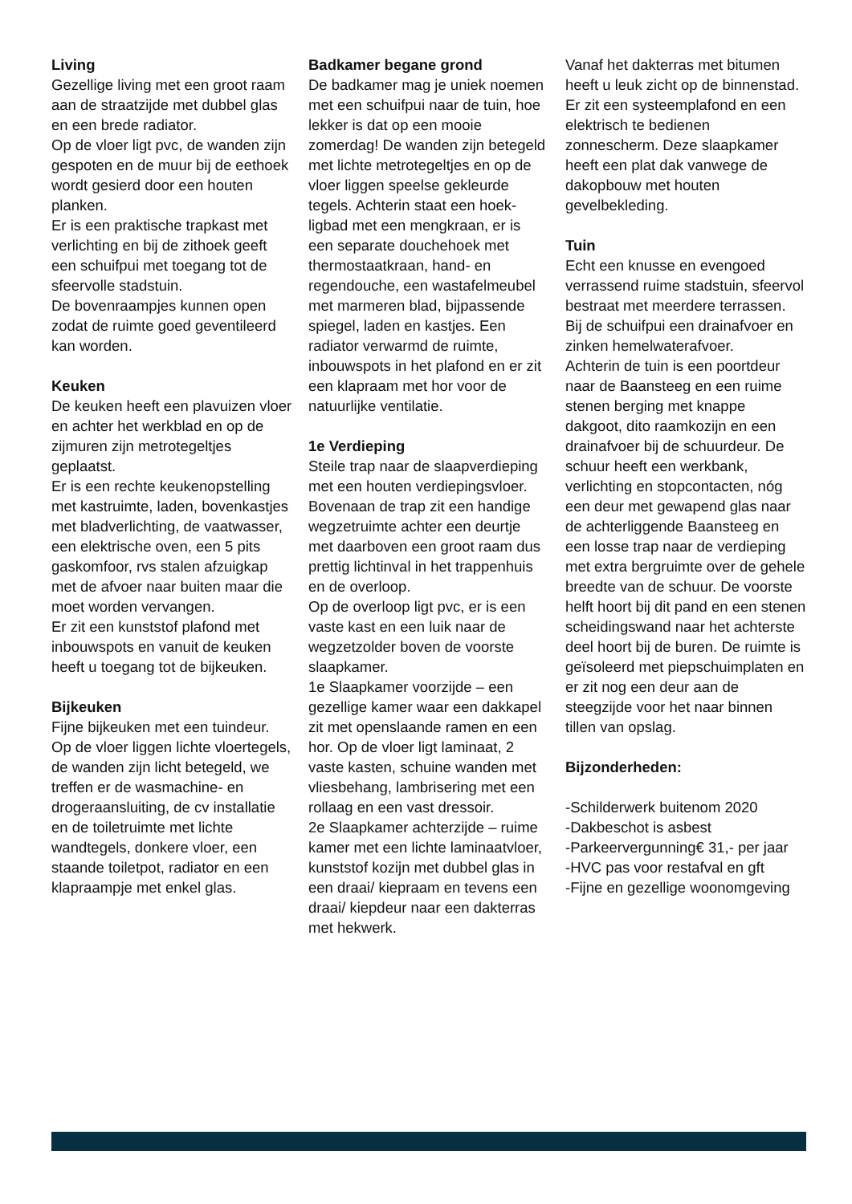Living
Gezellige living met een groot raam aan de straatzijde met dubbel glas en een brede radiator.
Op de vloer ligt pvc, de wanden zijn gespoten en de muur bij de eethoek wordt gesierd door een houten planken.
Er is een praktische trapkast met verlichting en bij de zithoek geeft een schuifpui met toegang tot de sfeervolle stadstuin.
De bovenraampjes kunnen open zodat de ruimte goed geventileerd kan worden.
Keuken
De keuken heeft een plavuizen vloer en achter het werkblad en op de zijmuren zijn metrotegeltjes geplaatst.
Er is een rechte keukenopstelling met kastruimte, laden, bovenkastjes met bladverlichting, de vaatwasser, een elektrische oven, een 5 pits gaskomfoor, rvs stalen afzuigkap met de afvoer naar buiten maar die moet worden vervangen.
Er zit een kunststof plafond met inbouwspots en vanuit de keuken heeft u toegang tot de bijkeuken.
Bijkeuken
Fijne bijkeuken met een tuindeur.
Op de vloer liggen lichte vloertegels, de wanden zijn licht betegeld, we treffen er de wasmachine- en drogeraansluiting, de cv installatie en de toiletruimte met lichte wandtegels, donkere vloer, een staande toiletpot, radiator en een klapraampje met enkel glas.
Badkamer begane grond
De badkamer mag je uniek noemen met een schuifpui naar de tuin, hoe lekker is dat op een mooie zomerdag! De wanden zijn betegeld met lichte metrotegeltjes en op de vloer liggen speelse gekleurde tegels. Achterin staat een hoek-ligbad met een mengkraan, er is een separate douchehoek met thermostaatkraan, hand- en regendouche, een wastafelmeubel met marmeren blad, bijpassende spiegel, laden en kastjes. Een radiator verwarmd de ruimte, inbouwspots in het plafond en er zit een klapraam met hor voor de natuurlijke ventilatie.
1e Verdieping
Steile trap naar de slaapverdieping met een houten verdiepingsvloer.
Bovenaan de trap zit een handige wegzetruimte achter een deurtje met daarboven een groot raam dus prettig lichtinval in het trappenhuis en de overloop.
Op de overloop ligt pvc, er is een vaste kast en een luik naar de wegzetzolder boven de voorste slaapkamer.
1e Slaapkamer voorzijde – een gezellige kamer waar een dakkapel zit met openslaande ramen en een hor. Op de vloer ligt laminaat, 2 vaste kasten, schuine wanden met vliesbehang, lambrisering met een rollaag en een vast dressoir.
2e Slaapkamer achterzijde – ruime kamer met een lichte laminaatvloer, kunststof kozijn met dubbel glas in een draai/ kiepraam en tevens een draai/ kiepdeur naar een dakterras met hekwerk.
Vanaf het dakterras met bitumen heeft u leuk zicht op de binnenstad. Er zit een systeemplafond en een elektrisch te bedienen zonnescherm. Deze slaapkamer heeft een plat dak vanwege de dakopbouw met houten gevelbekleding.
Tuin
Echt een knusse en evengoed verrassend ruime stadstuin, sfeervol bestraat met meerdere terrassen. Bij de schuifpui een drainafvoer en zinken hemelwaterafvoer.
Achterin de tuin is een poortdeur naar de Baansteeg en een ruime stenen berging met knappe dakgoot, dito raamkozijn en een drainafvoer bij de schuurdeur. De schuur heeft een werkbank, verlichting en stopcontacten, nóg een deur met gewapend glas naar de achterliggende Baansteeg en een losse trap naar de verdieping met extra bergruimte over de gehele breedte van de schuur. De voorste helft hoort bij dit pand en een stenen scheidingswand naar het achterste deel hoort bij de buren. De ruimte is geïsoleerd met piepschuimplaten en er zit nog een deur aan de steegzijde voor het naar binnen tillen van opslag.
Bijzonderheden:
-Schilderwerk buitenom 2020
-Dakbeschot is asbest
-Parkeervergunning€ 31,- per jaar
-HVC pas voor restafval en gft
-Fijne en gezellige woonomgeving